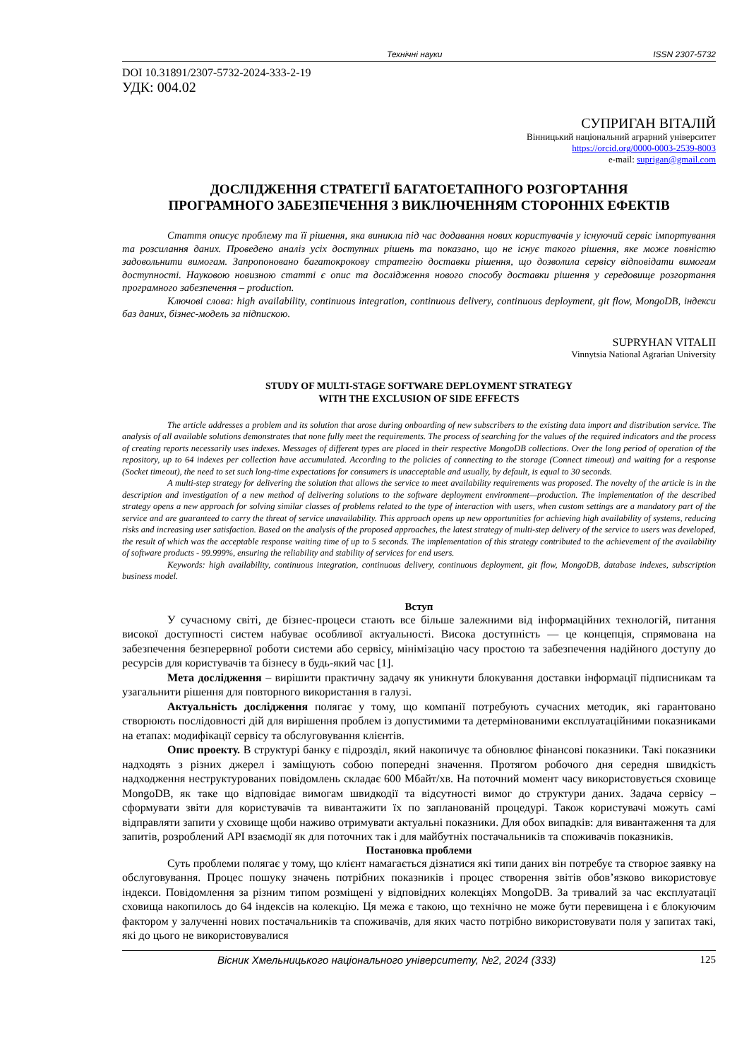Технічні науки ISSN 2307-5732
DOI 10.31891/2307-5732-2024-333-2-19
УДК: 004.02
СУПРИГАН ВІТАЛІЙ
Вінницький національний аграрний університет
https://orcid.org/0000-0003-2539-8003
e-mail: suprigan@gmail.com
ДОСЛІДЖЕННЯ СТРАТЕГІЇ БАГАТОЕТАПНОГО РОЗГОРТАННЯ
ПРОГРАМНОГО ЗАБЕЗПЕЧЕННЯ З ВИКЛЮЧЕННЯМ СТОРОННІХ ЕФЕКТІВ
Стаття описує проблему та її рішення, яка виникла під час додавання нових користувачів у існуючий сервіс імпортування та розсилання даних. Проведено аналіз усіх доступних рішень та показано, що не існує такого рішення, яке може повністю задовольнити вимогам. Запропоновано багатокрокову стратегію доставки рішення, що дозволила сервісу відповідати вимогам доступності. Науковою новизною статті є опис та дослідження нового способу доставки рішення у середовище розгортання програмного забезпечення – production.
Ключові слова: high availability, continuous integration, continuous delivery, continuous deployment, git flow, MongoDB, індекси баз даних, бізнес-модель за підпискою.
SUPRYHAN VITALII
Vinnytsia National Agrarian University
STUDY OF MULTI-STAGE SOFTWARE DEPLOYMENT STRATEGY
WITH THE EXCLUSION OF SIDE EFFECTS
The article addresses a problem and its solution that arose during onboarding of new subscribers to the existing data import and distribution service. The analysis of all available solutions demonstrates that none fully meet the requirements. The process of searching for the values of the required indicators and the process of creating reports necessarily uses indexes. Messages of different types are placed in their respective MongoDB collections. Over the long period of operation of the repository, up to 64 indexes per collection have accumulated. According to the policies of connecting to the storage (Connect timeout) and waiting for a response (Socket timeout), the need to set such long-time expectations for consumers is unacceptable and usually, by default, is equal to 30 seconds.
A multi-step strategy for delivering the solution that allows the service to meet availability requirements was proposed. The novelty of the article is in the description and investigation of a new method of delivering solutions to the software deployment environment—production. The implementation of the described strategy opens a new approach for solving similar classes of problems related to the type of interaction with users, when custom settings are a mandatory part of the service and are guaranteed to carry the threat of service unavailability. This approach opens up new opportunities for achieving high availability of systems, reducing risks and increasing user satisfaction. Based on the analysis of the proposed approaches, the latest strategy of multi-step delivery of the service to users was developed, the result of which was the acceptable response waiting time of up to 5 seconds. The implementation of this strategy contributed to the achievement of the availability of software products - 99.999%, ensuring the reliability and stability of services for end users.
Keywords: high availability, continuous integration, continuous delivery, continuous deployment, git flow, MongoDB, database indexes, subscription business model.
Вступ
У сучасному світі, де бізнес-процеси стають все більше залежними від інформаційних технологій, питання високої доступності систем набуває особливої актуальності. Висока доступність — це концепція, спрямована на забезпечення безперервної роботи системи або сервісу, мінімізацію часу простою та забезпечення надійного доступу до ресурсів для користувачів та бізнесу в будь-який час [1].
Мета дослідження – вирішити практичну задачу як уникнути блокування доставки інформації підписникам та узагальнити рішення для повторного використання в галузі.
Актуальність дослідження полягає у тому, що компанії потребують сучасних методик, які гарантовано створюють послідовності дій для вирішення проблем із допустимими та детермінованими експлуатаційними показниками на етапах: модифікації сервісу та обслуговування клієнтів.
Опис проекту. В структурі банку є підрозділ, який накопичує та обновлює фінансові показники. Такі показники надходять з різних джерел і заміщують собою попередні значення. Протягом робочого дня середня швидкість надходження неструктурованих повідомлень складає 600 Мбайт/хв. На поточний момент часу використовується сховище MongoDB, як таке що відповідає вимогам швидкодії та відсутності вимог до структури даних. Задача сервісу – сформувати звіти для користувачів та вивантажити їх по запланованій процедурі. Також користувачі можуть самі відправляти запити у сховище щоби наживо отримувати актуальні показники. Для обох випадків: для вивантаження та для запитів, розроблений API взаємодії як для поточних так і для майбутніх постачальників та споживачів показників.
Постановка проблеми
Суть проблеми полягає у тому, що клієнт намагається дізнатися які типи даних він потребує та створює заявку на обслуговування. Процес пошуку значень потрібних показників і процес створення звітів обов’язково використовує індекси. Повідомлення за різним типом розміщені у відповідних колекціях MongoDB. За тривалий за час експлуатації сховища накопилось до 64 індексів на колекцію. Ця межа є такою, що технічно не може бути перевищена і є блокуючим фактором у залученні нових постачальників та споживачів, для яких часто потрібно використовувати поля у запитах такі, які до цього не використовувалися
Вісник Хмельницького національного університету, №2, 2024 (333) 125